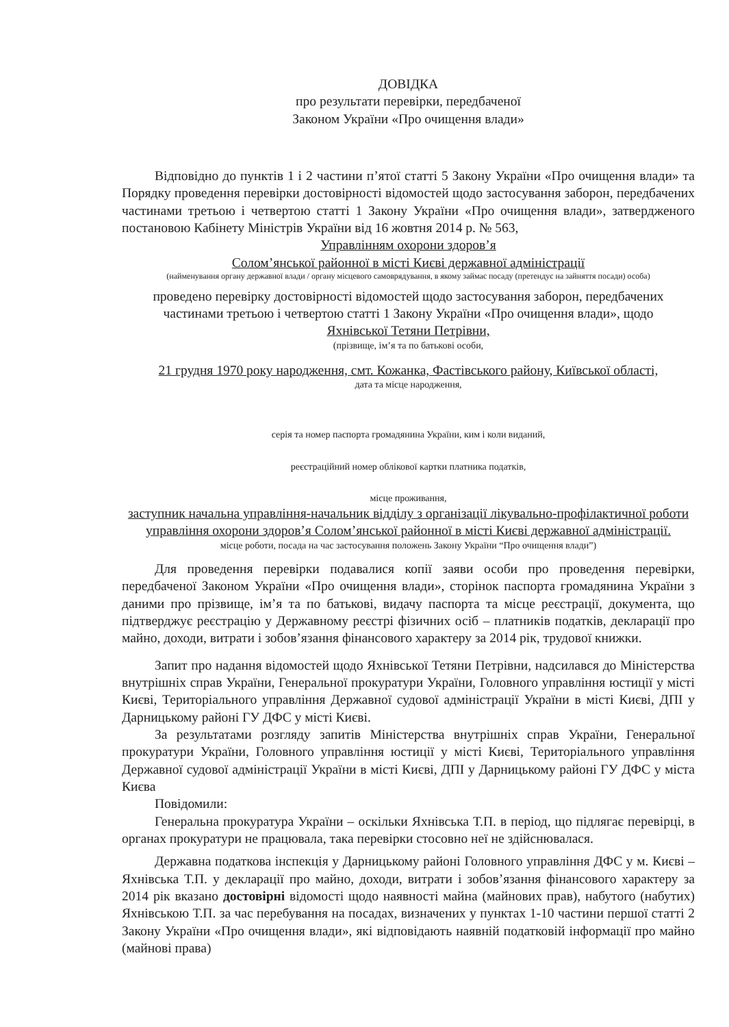ДОВІДКА
про результати перевірки, передбаченої
Законом України «Про очищення влади»
Відповідно до пунктів 1 і 2 частини п’ятої статті 5 Закону України «Про очищення влади» та Порядку проведення перевірки достовірності відомостей щодо застосування заборон, передбачених частинами третьою і четвертою статті 1 Закону України «Про очищення влади», затвердженого постановою Кабінету Міністрів України від 16 жовтня 2014 р. № 563,
Управлінням охорони здоров’я
Солом’янської районної в місті Києві державної адміністрації
(найменування органу державної влади / органу місцевого самоврядування, в якому займає посаду (претендує на зайняття посади) особа)
проведено перевірку достовірності відомостей щодо застосування заборон, передбачених частинами третьою і четвертою статті 1 Закону України «Про очищення влади», щодо
Яхнівської Тетяни Петрівни,
(прізвище, ім’я та по батькові особи,
21 грудня 1970 року народження, смт. Кожанка, Фастівського району, Київської області,
дата та місце народження,
серія та номер паспорта громадянина України, ким і коли виданий,
реєстраційний номер облікової картки платника податків,
місце проживання,
заступник начальна управління-начальник відділу з організації лікувально-профілактичної роботи управління охорони здоров’я Солом’янської районної в місті Києві державної адміністрації.
місце роботи, посада на час застосування положень Закону України “Про очищення влади”)
Для проведення перевірки подавалися копії заяви особи про проведення перевірки, передбаченої Законом України «Про очищення влади», сторінок паспорта громадянина України з даними про прізвище, ім’я та по батькові, видачу паспорта та місце реєстрації, документа, що підтверджує реєстрацію у Державному реєстрі фізичних осіб – платників податків, декларації про майно, доходи, витрати і зобов’язання фінансового характеру за 2014 рік, трудової книжки.
Запит про надання відомостей щодо Яхнівської Тетяни Петрівни, надсилався до Міністерства внутрішніх справ України, Генеральної прокуратури України, Головного управління юстиції у місті Києві, Територіального управління Державної судової адміністрації України в місті Києві, ДПІ у Дарницькому районі ГУ ДФС у місті Києві.
За результатами розгляду запитів Міністерства внутрішніх справ України, Генеральної прокуратури України, Головного управління юстиції у місті Києві, Територіального управління Державної судової адміністрації України в місті Києві, ДПІ у Дарницькому районі ГУ ДФС у міста Києва
Повідомили:
Генеральна прокуратура України – оскільки Яхнівська Т.П. в період, що підлягає перевірці, в органах прокуратури не працювала, така перевірки стосовно неї не здійснювалася.
Державна податкова інспекція у Дарницькому районі Головного управління ДФС у м. Києві – Яхнівська Т.П. у декларації про майно, доходи, витрати і зобов’язання фінансового характеру за 2014 рік вказано достовірні відомості щодо наявності майна (майнових прав), набутого (набутих) Яхнівською Т.П. за час перебування на посадах, визначених у пунктах 1-10 частини першої статті 2 Закону України «Про очищення влади», які відповідають наявній податковій інформації про майно (майнові права)